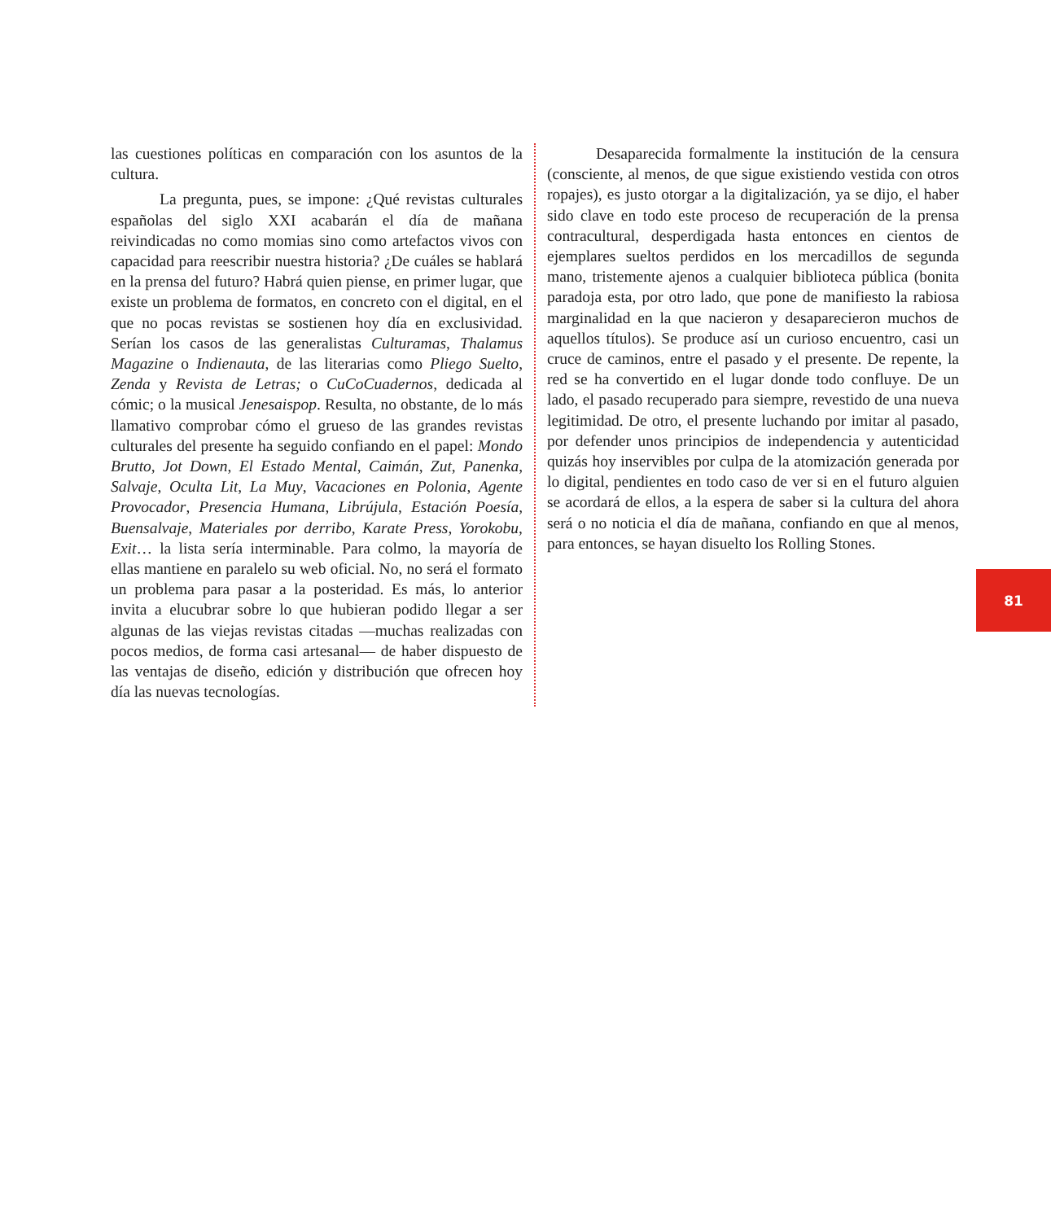las cuestiones políticas en comparación con los asuntos de la cultura.
La pregunta, pues, se impone: ¿Qué revistas culturales españolas del siglo XXI acabarán el día de mañana reivindicadas no como momias sino como artefactos vivos con capacidad para reescribir nuestra historia? ¿De cuáles se hablará en la prensa del futuro? Habrá quien piense, en primer lugar, que existe un problema de formatos, en concreto con el digital, en el que no pocas revistas se sostienen hoy día en exclusividad. Serían los casos de las generalistas Culturamas, Thalamus Magazine o Indienauta, de las literarias como Pliego Suelto, Zenda y Revista de Letras; o CuCoCuadernos, dedicada al cómic; o la musical Jenesaispop. Resulta, no obstante, de lo más llamativo comprobar cómo el grueso de las grandes revistas culturales del presente ha seguido confiando en el papel: Mondo Brutto, Jot Down, El Estado Mental, Caimán, Zut, Panenka, Salvaje, Oculta Lit, La Muy, Vacaciones en Polonia, Agente Provocador, Presencia Humana, Librújula, Estación Poesía, Buensalvaje, Materiales por derribo, Karate Press, Yorokobu, Exit… la lista sería interminable. Para colmo, la mayoría de ellas mantiene en paralelo su web oficial. No, no será el formato un problema para pasar a la posteridad. Es más, lo anterior invita a elucubrar sobre lo que hubieran podido llegar a ser algunas de las viejas revistas citadas —muchas realizadas con pocos medios, de forma casi artesanal— de haber dispuesto de las ventajas de diseño, edición y distribución que ofrecen hoy día las nuevas tecnologías.
Desaparecida formalmente la institución de la censura (consciente, al menos, de que sigue existiendo vestida con otros ropajes), es justo otorgar a la digitalización, ya se dijo, el haber sido clave en todo este proceso de recuperación de la prensa contracultural, desperdigada hasta entonces en cientos de ejemplares sueltos perdidos en los mercadillos de segunda mano, tristemente ajenos a cualquier biblioteca pública (bonita paradoja esta, por otro lado, que pone de manifiesto la rabiosa marginalidad en la que nacieron y desaparecieron muchos de aquellos títulos). Se produce así un curioso encuentro, casi un cruce de caminos, entre el pasado y el presente. De repente, la red se ha convertido en el lugar donde todo confluye. De un lado, el pasado recuperado para siempre, revestido de una nueva legitimidad. De otro, el presente luchando por imitar al pasado, por defender unos principios de independencia y autenticidad quizás hoy inservibles por culpa de la atomización generada por lo digital, pendientes en todo caso de ver si en el futuro alguien se acordará de ellos, a la espera de saber si la cultura del ahora será o no noticia el día de mañana, confiando en que al menos, para entonces, se hayan disuelto los Rolling Stones.
81